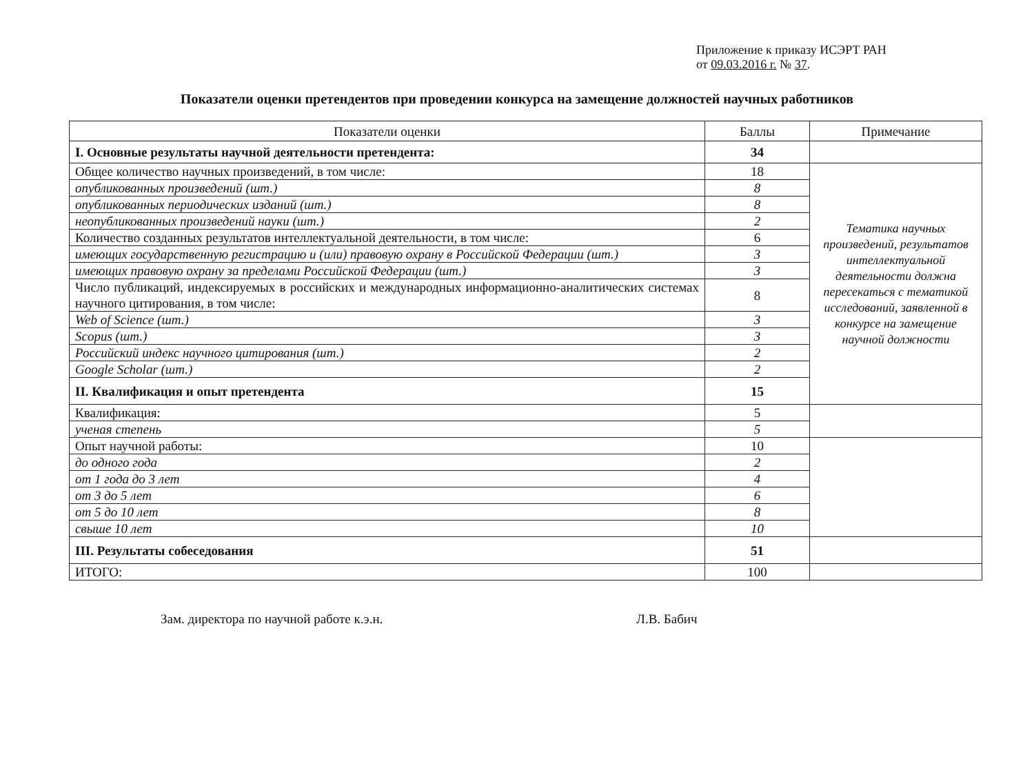Приложение к приказу ИСЭРТ РАН
от 09.03.2016 г. № 37.
Показатели оценки претендентов при проведении конкурса на замещение должностей научных работников
| Показатели оценки | Баллы | Примечание |
| --- | --- | --- |
| I. Основные результаты научной деятельности претендента: | 34 | |
| Общее количество научных произведений, в том числе: | 18 | Тематика научных произведений, результатов интеллектуальной деятельности должна пересекаться с тематикой исследований, заявленной в конкурсе на замещение научной должности |
| опубликованных произведений (шт.) | 8 | |
| опубликованных периодических изданий (шт.) | 8 | |
| неопубликованных произведений науки (шт.) | 2 | |
| Количество созданных результатов интеллектуальной деятельности, в том числе: | 6 | |
| имеющих государственную регистрацию и (или) правовую охрану в Российской Федерации (шт.) | 3 | |
| имеющих правовую охрану за пределами Российской Федерации (шт.) | 3 | |
| Число публикаций, индексируемых в российских и международных информационно-аналитических системах научного цитирования, в том числе: | 8 | |
| Web of Science (шт.) | 3 | |
| Scopus (шт.) | 3 | |
| Российский индекс научного цитирования (шт.) | 2 | |
| Google Scholar (шт.) | 2 | |
| II. Квалификация и опыт претендента | 15 | |
| Квалификация: | 5 | |
| ученая степень | 5 | |
| Опыт научной работы: | 10 | |
| до одного года | 2 | |
| от 1 года до 3 лет | 4 | |
| от 3 до 5 лет | 6 | |
| от 5 до 10 лет | 8 | |
| свыше 10 лет | 10 | |
| III. Результаты собеседования | 51 | |
| ИТОГО: | 100 | |
Зам. директора по научной работе к.э.н. Л.В. Бабич